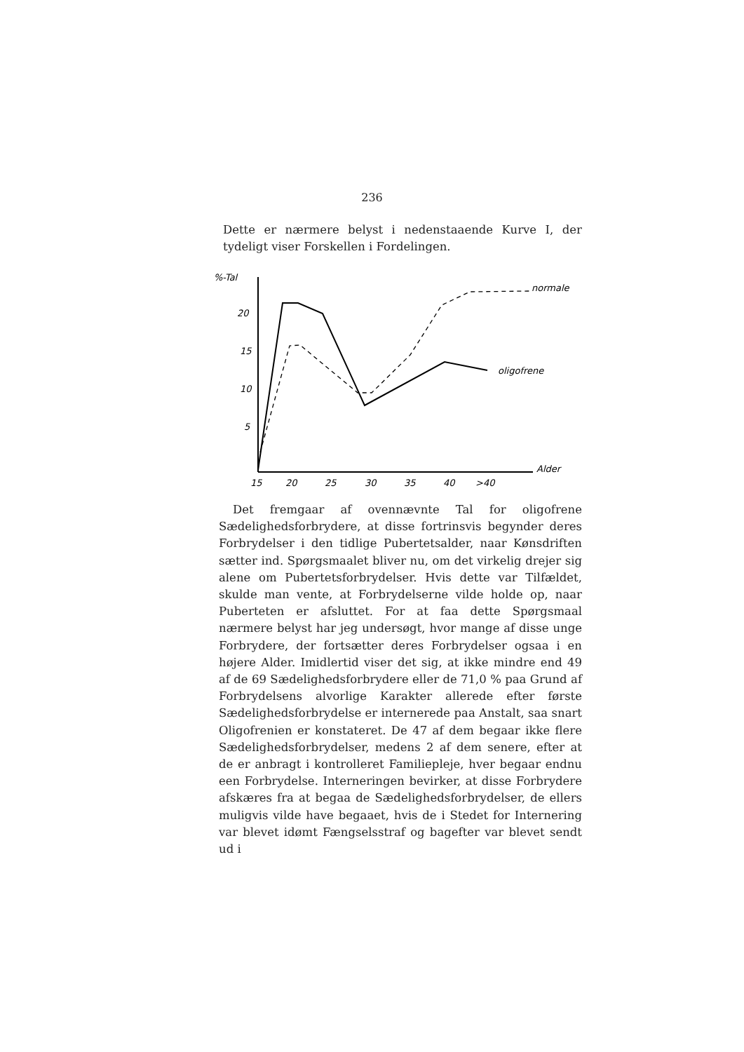236
Dette er nærmere belyst i nedenstaaende Kurve I, der tydeligt viser Forskellen i Fordelingen.
%-Tal
20
15
10
5
Alder
15
20
25
30
35
40
>40
normale
oligofrene
Det fremgaar af ovennævnte Tal for oligofrene Sædeligheds­forbrydere, at disse fortrinsvis begynder deres Forbrydelser i den tidlige Pubertetsalder, naar Kønsdriften sætter ind. Spørgs­maalet bliver nu, om det virkelig drejer sig alene om Pubertets­forbrydelser. Hvis dette var Tilfældet, skulde man vente, at Forbrydelserne vilde holde op, naar Puberteten er afsluttet. For at faa dette Spørgsmaal nærmere belyst har jeg undersøgt, hvor mange af disse unge Forbrydere, der fortsætter deres Forbry­delser ogsaa i en højere Alder. Imidlertid viser det sig, at ikke mindre end 49 af de 69 Sædelighedsforbrydere eller de 71,0 % paa Grund af Forbrydelsens alvorlige Karakter allerede efter første Sædelighedsforbrydelse er internerede paa Anstalt, saa snart Oligofrenien er konstateret. De 47 af dem begaar ikke flere Sædelighedsforbrydelser, medens 2 af dem senere, efter at de er anbragt i kontrolleret Familiepleje, hver begaar endnu een Forbrydelse. Interneringen bevirker, at disse Forbrydere af­skæres fra at begaa de Sædelighedsforbrydelser, de ellers mu­ligvis vilde have begaaet, hvis de i Stedet for Internering var blevet idømt Fængselsstraf og bagefter var blevet sendt ud i